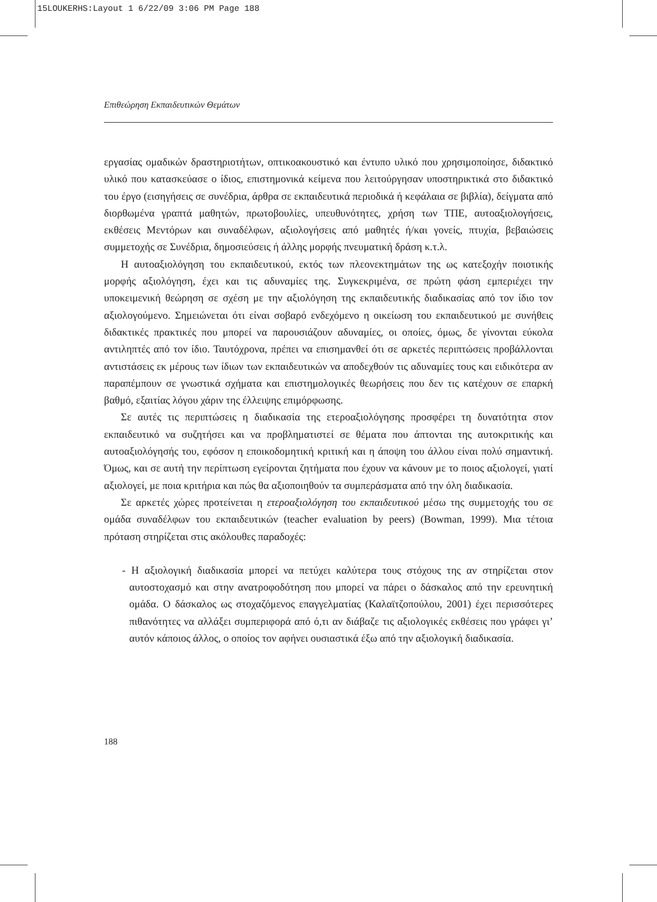15LOUKERHS:Layout 1 6/22/09 3:06 PM Page 188
Επιθεώρηση Εκπαιδευτικών Θεμάτων
εργασίας ομαδικών δραστηριοτήτων, οπτικοακουστικό και έντυπο υλικό που χρησιμοποίησε, διδακτικό υλικό που κατασκεύασε ο ίδιος, επιστημονικά κείμενα που λειτούργησαν υποστηρικτικά στο διδακτικό του έργο (εισηγήσεις σε συνέδρια, άρθρα σε εκπαιδευτικά περιοδικά ή κεφάλαια σε βιβλία), δείγματα από διορθωμένα γραπτά μαθητών, πρωτοβουλίες, υπευθυνότητες, χρήση των ΤΠΕ, αυτοαξιολογήσεις, εκθέσεις Μεντόρων και συναδέλφων, αξιολογήσεις από μαθητές ή/και γονείς, πτυχία, βεβαιώσεις συμμετοχής σε Συνέδρια, δημοσιεύσεις ή άλλης μορφής πνευματική δράση κ.τ.λ.
Η αυτοαξιολόγηση του εκπαιδευτικού, εκτός των πλεονεκτημάτων της ως κατεξοχήν ποιοτικής μορφής αξιολόγηση, έχει και τις αδυναμίες της. Συγκεκριμένα, σε πρώτη φάση εμπεριέχει την υποκειμενική θεώρηση σε σχέση με την αξιολόγηση της εκπαιδευτικής διαδικασίας από τον ίδιο τον αξιολογούμενο. Σημειώνεται ότι είναι σοβαρό ενδεχόμενο η οικείωση του εκπαιδευτικού με συνήθεις διδακτικές πρακτικές που μπορεί να παρουσιάζουν αδυναμίες, οι οποίες, όμως, δε γίνονται εύκολα αντιληπτές από τον ίδιο. Ταυτόχρονα, πρέπει να επισημανθεί ότι σε αρκετές περιπτώσεις προβάλλονται αντιστάσεις εκ μέρους των ίδιων των εκπαιδευτικών να αποδεχθούν τις αδυναμίες τους και ειδικότερα αν παραπέμπουν σε γνωστικά σχήματα και επιστημολογικές θεωρήσεις που δεν τις κατέχουν σε επαρκή βαθμό, εξαιτίας λόγου χάριν της έλλειψης επιμόρφωσης.
Σε αυτές τις περιπτώσεις η διαδικασία της ετεροαξιολόγησης προσφέρει τη δυνατότητα στον εκπαιδευτικό να συζητήσει και να προβληματιστεί σε θέματα που άπτονται της αυτοκριτικής και αυτοαξιολόγησής του, εφόσον η εποικοδομητική κριτική και η άποψη του άλλου είναι πολύ σημαντική. Όμως, και σε αυτή την περίπτωση εγείρονται ζητήματα που έχουν να κάνουν με το ποιος αξιολογεί, γιατί αξιολογεί, με ποια κριτήρια και πώς θα αξιοποιηθούν τα συμπεράσματα από την όλη διαδικασία.
Σε αρκετές χώρες προτείνεται η ετεροαξιολόγηση του εκπαιδευτικού μέσω της συμμετοχής του σε ομάδα συναδέλφων του εκπαιδευτικών (teacher evaluation by peers) (Bowman, 1999). Μια τέτοια πρόταση στηρίζεται στις ακόλουθες παραδοχές:
- Η αξιολογική διαδικασία μπορεί να πετύχει καλύτερα τους στόχους της αν στηρίζεται στον αυτοστοχασμό και στην ανατροφοδότηση που μπορεί να πάρει ο δάσκαλος από την ερευνητική ομάδα. Ο δάσκαλος ως στοχαζόμενος επαγγελματίας (Καλαϊτζοπούλου, 2001) έχει περισσότερες πιθανότητες να αλλάξει συμπεριφορά από ό,τι αν διάβαζε τις αξιολογικές εκθέσεις που γράφει γι’ αυτόν κάποιος άλλος, ο οποίος τον αφήνει ουσιαστικά έξω από την αξιολογική διαδικασία.
188